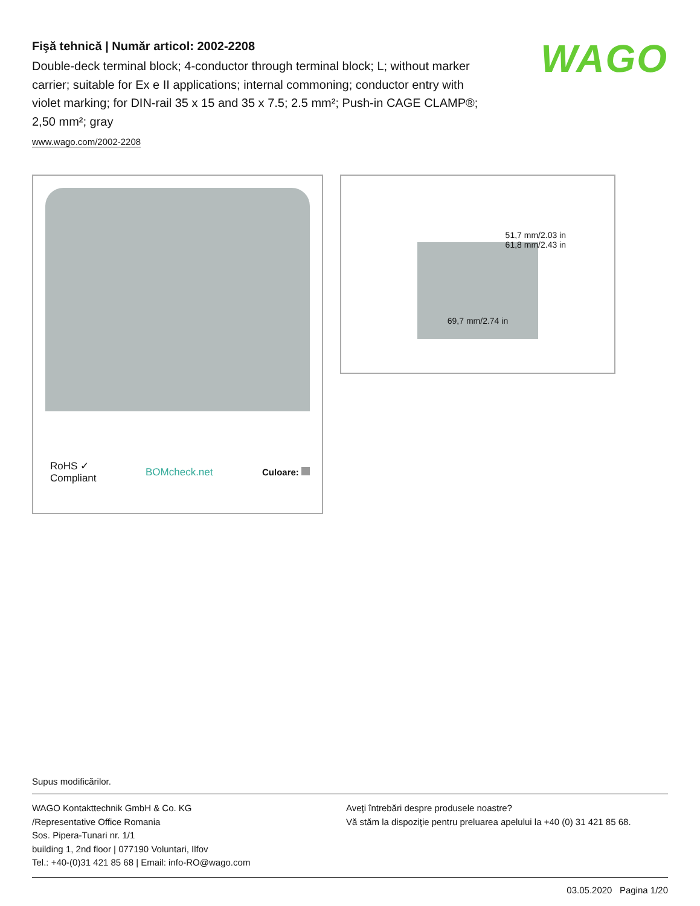Fişă tehnică | Număr articol: 2002-2208
Double-deck terminal block; 4-conductor through terminal block; L; without marker carrier; suitable for Ex e II applications; internal commoning; conductor entry with violet marking; for DIN-rail 35 x 15 and 35 x 7.5; 2.5 mm²; Push-in CAGE CLAMP®; 2,50 mm²; gray
www.wago.com/2002-2208
WAGO
RoHS ✓
Compliant BOMcheck.net Culoare:
51,7 mm/2.03 in
61,8 mm/2.43 in
69,7 mm/2.74 in
Supus modificărilor.
WAGO Kontakttechnik GmbH & Co. KG
/Representative Office Romania
Sos. Pipera-Tunari nr. 1/1
building 1, 2nd floor | 077190 Voluntari, Ilfov
Tel.: +40-(0)31 421 85 68 | Email: info-RO@wago.com
Aveţi întrebări despre produsele noastre?
Vă stăm la dispoziţie pentru preluarea apelului la +40 (0) 31 421 85 68.
03.05.2020 Pagina 1/20